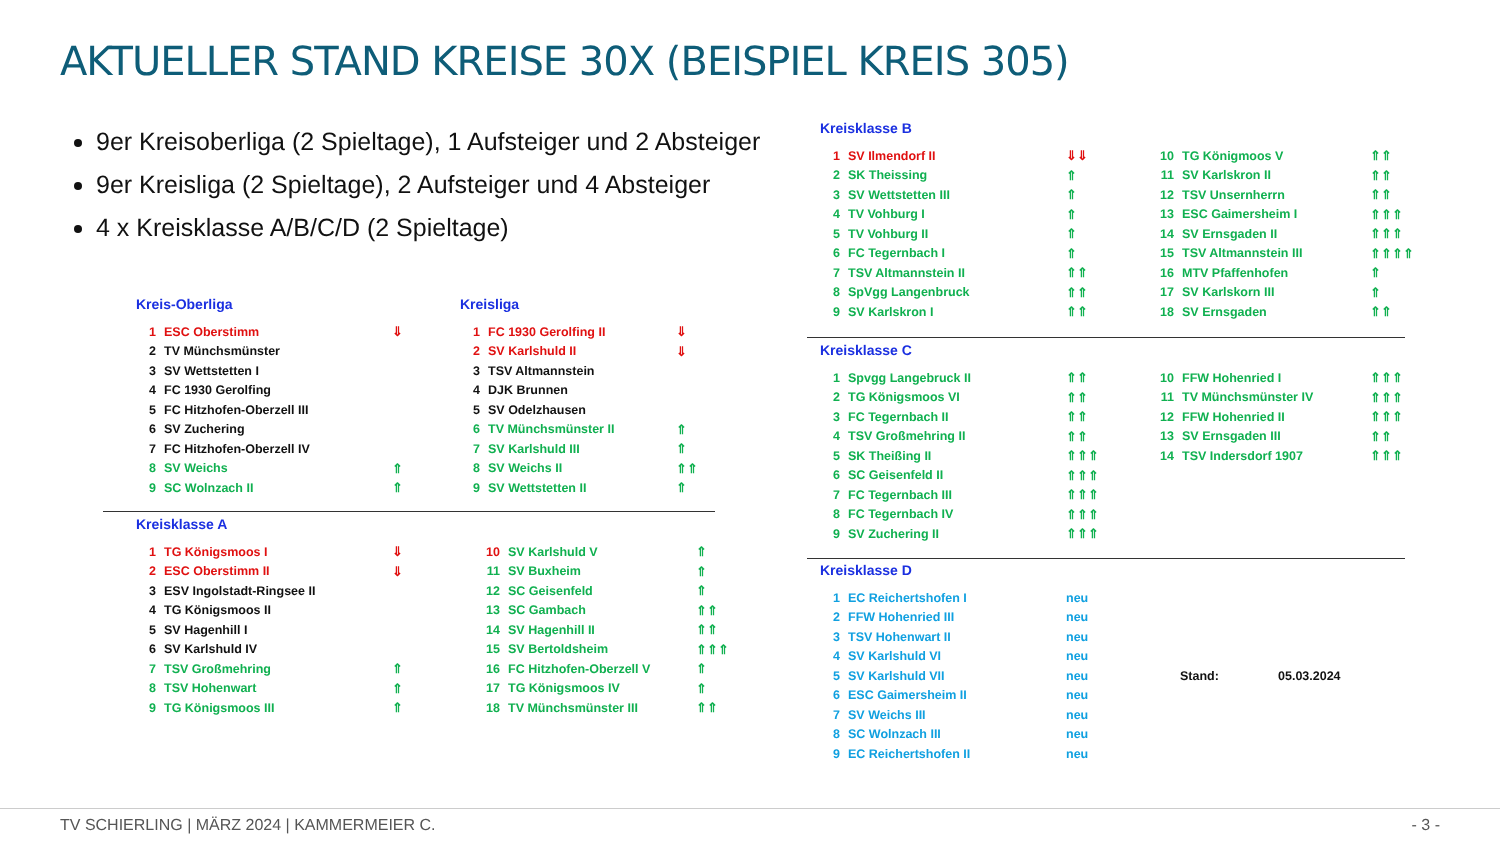AKTUELLER STAND KREISE 30X (BEISPIEL KREIS 305)
9er Kreisoberliga (2 Spieltage), 1 Aufsteiger und 2 Absteiger
9er Kreisliga (2 Spieltage), 2 Aufsteiger und 4 Absteiger
4 x Kreisklasse A/B/C/D (2 Spieltage)
Kreis-Oberliga
| 1 | ESC Oberstimm | ⇓ |
| 2 | TV Münchsmünster | |
| 3 | SV Wettstetten I | |
| 4 | FC 1930 Gerolfing | |
| 5 | FC Hitzhofen-Oberzell III | |
| 6 | SV Zuchering | |
| 7 | FC Hitzhofen-Oberzell IV | |
| 8 | SV Weichs | ⇑ |
| 9 | SC Wolnzach II | ⇑ |
Kreisliga
| 1 | FC 1930 Gerolfing II | ⇓ |
| 2 | SV Karlshuld II | ⇓ |
| 3 | TSV Altmannstein | |
| 4 | DJK Brunnen | |
| 5 | SV Odelzhausen | |
| 6 | TV Münchsmünster II | ⇑ |
| 7 | SV Karlshuld III | ⇑ |
| 8 | SV Weichs II | ⇑⇑ |
| 9 | SV Wettstetten II | ⇑ |
Kreisklasse A
| 1 | TG Königsmoos I | ⇓ | 10 | SV Karlshuld V | ⇑ |
| 2 | ESC Oberstimm II | ⇓ | 11 | SV Buxheim | ⇑ |
| 3 | ESV Ingolstadt-Ringsee II | | 12 | SC Geisenfeld | ⇑ |
| 4 | TG Königsmoos II | | 13 | SC Gambach | ⇑⇑ |
| 5 | SV Hagenhill I | | 14 | SV Hagenhill II | ⇑⇑ |
| 6 | SV Karlshuld IV | | 15 | SV Bertoldsheim | ⇑⇑⇑ |
| 7 | TSV Großmehring | ⇑ | 16 | FC Hitzhofen-Oberzell V | ⇑ |
| 8 | TSV Hohenwart | ⇑ | 17 | TG Königsmoos IV | ⇑ |
| 9 | TG Königsmoos III | ⇑ | 18 | TV Münchsmünster III | ⇑⇑ |
Kreisklasse B
| 1 | SV Ilmendorf II | ⇓⇓ | 10 | TG Königmoos V | ⇑⇑ |
| 2 | SK Theissing | ⇑ | 11 | SV Karlskron II | ⇑⇑ |
| 3 | SV Wettstetten III | ⇑ | 12 | TSV Unsernherrn | ⇑⇑ |
| 4 | TV Vohburg I | ⇑ | 13 | ESC Gaimersheim I | ⇑⇑⇑ |
| 5 | TV Vohburg II | ⇑ | 14 | SV Ernsgaden II | ⇑⇑⇑ |
| 6 | FC Tegernbach I | ⇑ | 15 | TSV Altmannstein III | ⇑⇑⇑⇑ |
| 7 | TSV Altmannstein II | ⇑⇑ | 16 | MTV Pfaffenhofen | ⇑ |
| 8 | SpVgg Langenbruck | ⇑⇑ | 17 | SV Karlskorn III | ⇑ |
| 9 | SV Karlskron I | ⇑⇑ | 18 | SV Ernsgaden | ⇑⇑ |
Kreisklasse C
| 1 | Spvgg Langebruck II | ⇑⇑ | 10 | FFW Hohenried I | ⇑⇑⇑ |
| 2 | TG Königsmoos VI | ⇑⇑ | 11 | TV Münchsmünster IV | ⇑⇑⇑ |
| 3 | FC Tegernbach II | ⇑⇑ | 12 | FFW Hohenried II | ⇑⇑⇑ |
| 4 | TSV Großmehring II | ⇑⇑ | 13 | SV Ernsgaden III | ⇑⇑ |
| 5 | SK Theißing II | ⇑⇑⇑ | 14 | TSV Indersdorf 1907 | ⇑⇑⇑ |
| 6 | SC Geisenfeld II | ⇑⇑⇑ | | | |
| 7 | FC Tegernbach III | ⇑⇑⇑ | | | |
| 8 | FC Tegernbach IV | ⇑⇑⇑ | | | |
| 9 | SV Zuchering II | ⇑⇑⇑ | | | |
Kreisklasse D
| 1 | EC Reichertshofen I | neu | | |
| 2 | FFW Hohenried III | neu | | |
| 3 | TSV Hohenwart II | neu | | |
| 4 | SV Karlshuld VI | neu | | |
| 5 | SV Karlshuld VII | neu | Stand: | 05.03.2024 |
| 6 | ESC Gaimersheim II | neu | | |
| 7 | SV Weichs III | neu | | |
| 8 | SC Wolnzach III | neu | | |
| 9 | EC Reichertshofen II | neu | | |
TV SCHIERLING | MÄRZ 2024 | KAMMERMEIER C.
- 3 -